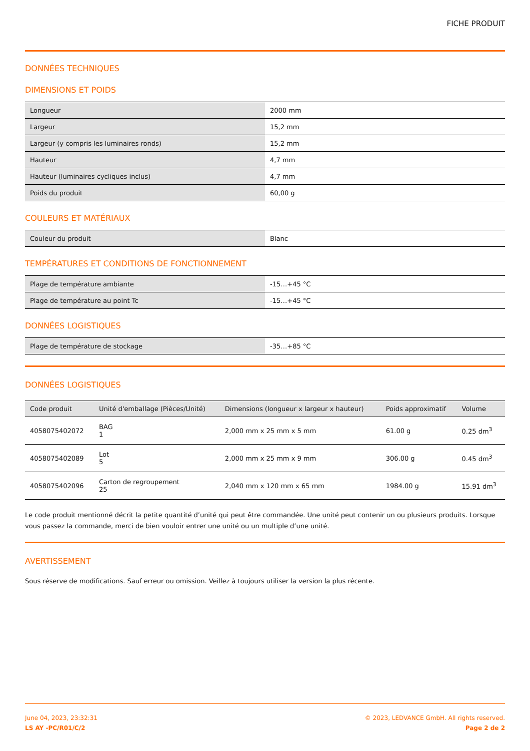FICHE PRODUIT
DONNÉES TECHNIQUES
DIMENSIONS ET POIDS
| Longueur | 2000 mm |
| Largeur | 15,2 mm |
| Largeur (y compris les luminaires ronds) | 15,2 mm |
| Hauteur | 4,7 mm |
| Hauteur (luminaires cycliques inclus) | 4,7 mm |
| Poids du produit | 60,00 g |
COULEURS ET MATÉRIAUX
| Couleur du produit | Blanc |
TEMPÉRATURES ET CONDITIONS DE FONCTIONNEMENT
| Plage de température ambiante | -15…+45 °C |
| Plage de température au point Tc | -15…+45 °C |
DONNÉES LOGISTIQUES
| Plage de température de stockage | -35…+85 °C |
DONNÉES LOGISTIQUES
| Code produit | Unité d'emballage (Pièces/Unité) | Dimensions (longueur x largeur x hauteur) | Poids approximatif | Volume |
| --- | --- | --- | --- | --- |
| 4058075402072 | BAG 1 | 2,000 mm x 25 mm x 5 mm | 61.00 g | 0.25 dm<sup>3</sup> |
| 4058075402089 | Lot 5 | 2,000 mm x 25 mm x 9 mm | 306.00 g | 0.45 dm<sup>3</sup> |
| 4058075402096 | Carton de regroupement 25 | 2,040 mm x 120 mm x 65 mm | 1984.00 g | 15.91 dm<sup>3</sup> |
Le code produit mentionné décrit la petite quantité d’unité qui peut être commandée. Une unité peut contenir un ou plusieurs produits. Lorsque vous passez la commande, merci de bien vouloir entrer une unité ou un multiple d’une unité.
AVERTISSEMENT
Sous réserve de modifications. Sauf erreur ou omission. Veillez à toujours utiliser la version la plus récente.
June 04, 2023, 23:32:31
LS AY -PC/R01/C/2
© 2023, LEDVANCE GmbH. All rights reserved.
Page 2 de 2